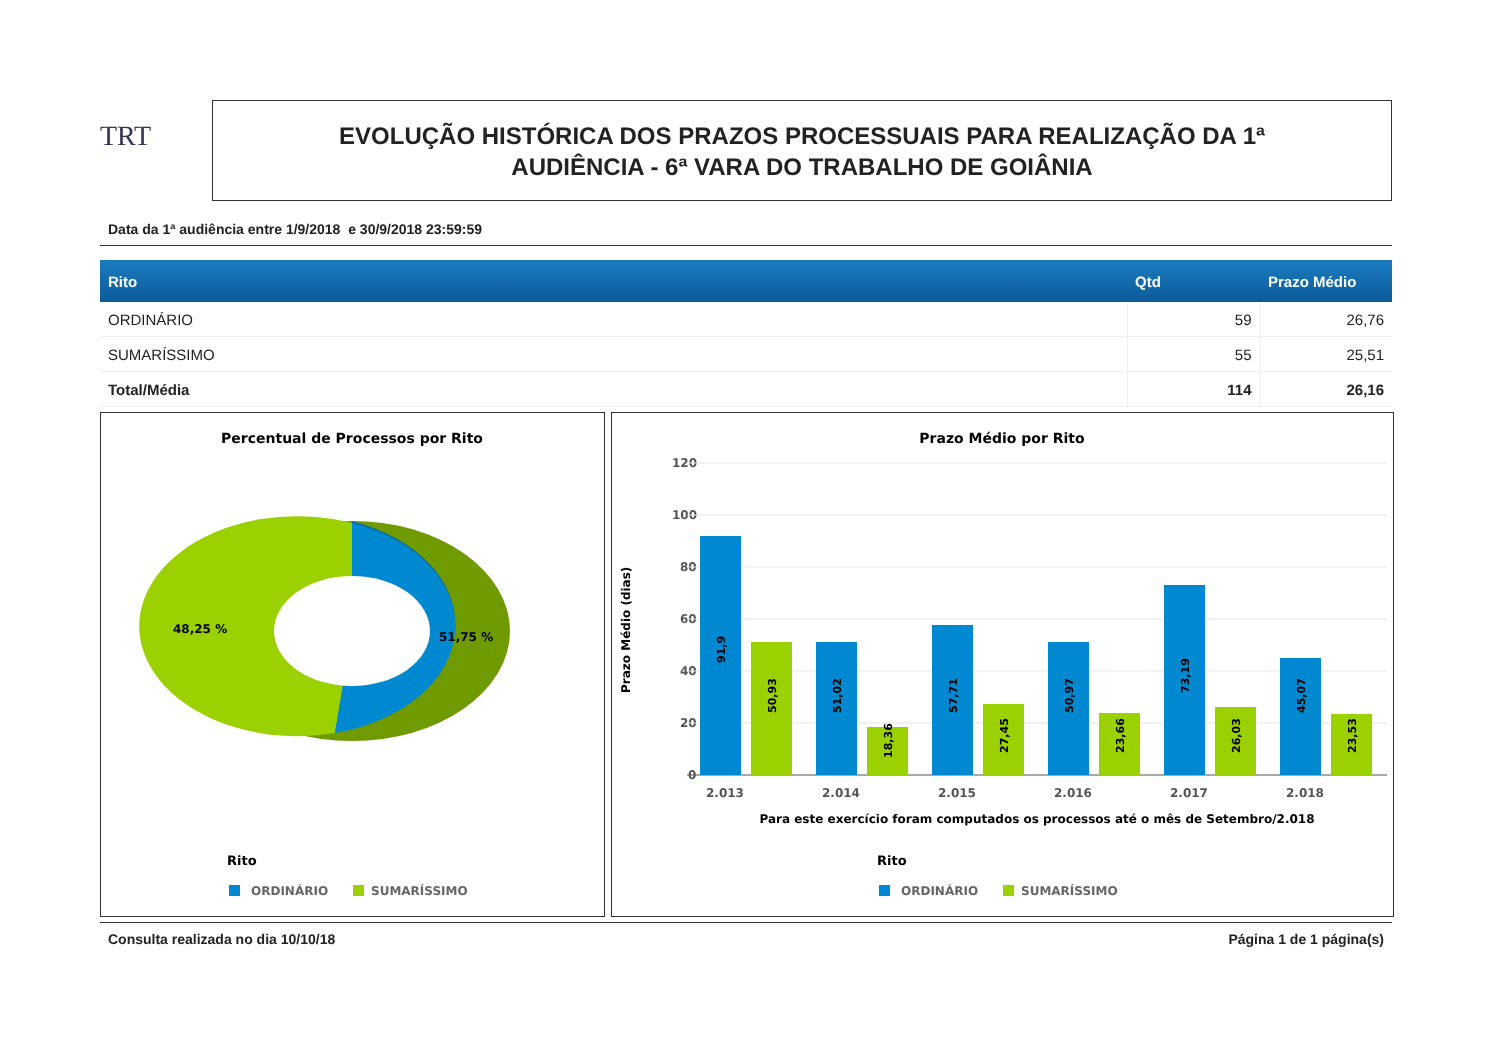TRT
EVOLUÇÃO HISTÓRICA DOS PRAZOS PROCESSUAIS PARA REALIZAÇÃO DA 1ª
AUDIÊNCIA - 6ª VARA DO TRABALHO DE GOIÂNIA
Data da 1ª audiência entre 1/9/2018 e 30/9/2018 23:59:59
| Rito | Qtd | Prazo Médio |
| --- | --- | --- |
| ORDINÁRIO | 59 | 26,76 |
| SUMARÍSSIMO | 55 | 25,51 |
| Total/Média | 114 | 26,16 |
Percentual de Processos por Rito
48,25 %
51,75 %
Rito
ORDINÁRIO
SUMARÍSSIMO
Prazo Médio por Rito
120
100
80
60
40
20
0
Prazo Médio (dias)
2.013
2.014
2.015
2.016
2.017
2.018
Para este exercício foram computados os processos até o mês de Setembro/2.018
91,9
50,93
51,02
18,36
57,71
27,45
50,97
23,66
73,19
26,03
45,07
23,53
Rito
ORDINÁRIO
SUMARÍSSIMO
Consulta realizada no dia 10/10/18 Página 1 de 1 página(s)